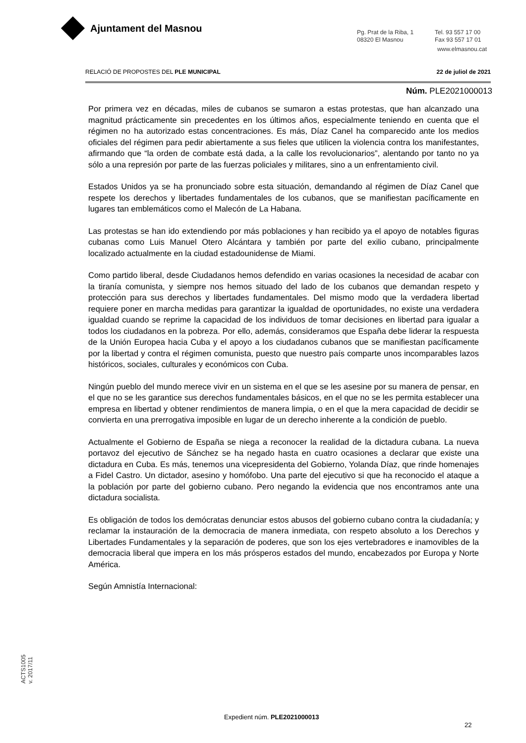Ajuntament del Masnou
Pg. Prat de la Riba, 1
08320 El Masnou
Tel. 93 557 17 00
Fax 93 557 17 01
www.elmasnou.cat
RELACIÓ DE PROPOSTES DEL PLE MUNICIPAL 22 de juliol de 2021
Núm. PLE2021000013
Por primera vez en décadas, miles de cubanos se sumaron a estas protestas, que han alcanzado una magnitud prácticamente sin precedentes en los últimos años, especialmente teniendo en cuenta que el régimen no ha autorizado estas concentraciones. Es más, Díaz Canel ha comparecido ante los medios oficiales del régimen para pedir abiertamente a sus fieles que utilicen la violencia contra los manifestantes, afirmando que “la orden de combate está dada, a la calle los revolucionarios”, alentando por tanto no ya sólo a una represión por parte de las fuerzas policiales y militares, sino a un enfrentamiento civil.
Estados Unidos ya se ha pronunciado sobre esta situación, demandando al régimen de Díaz Canel que respete los derechos y libertades fundamentales de los cubanos, que se manifiestan pacíficamente en lugares tan emblemáticos como el Malecón de La Habana.
Las protestas se han ido extendiendo por más poblaciones y han recibido ya el apoyo de notables figuras cubanas como Luis Manuel Otero Alcántara y también por parte del exilio cubano, principalmente localizado actualmente en la ciudad estadounidense de Miami.
Como partido liberal, desde Ciudadanos hemos defendido en varias ocasiones la necesidad de acabar con la tiranía comunista, y siempre nos hemos situado del lado de los cubanos que demandan respeto y protección para sus derechos y libertades fundamentales. Del mismo modo que la verdadera libertad requiere poner en marcha medidas para garantizar la igualdad de oportunidades, no existe una verdadera igualdad cuando se reprime la capacidad de los individuos de tomar decisiones en libertad para igualar a todos los ciudadanos en la pobreza. Por ello, además, consideramos que España debe liderar la respuesta de la Unión Europea hacia Cuba y el apoyo a los ciudadanos cubanos que se manifiestan pacíficamente por la libertad y contra el régimen comunista, puesto que nuestro país comparte unos incomparables lazos históricos, sociales, culturales y económicos con Cuba.
Ningún pueblo del mundo merece vivir en un sistema en el que se les asesine por su manera de pensar, en el que no se les garantice sus derechos fundamentales básicos, en el que no se les permita establecer una empresa en libertad y obtener rendimientos de manera limpia, o en el que la mera capacidad de decidir se convierta en una prerrogativa imposible en lugar de un derecho inherente a la condición de pueblo.
Actualmente el Gobierno de España se niega a reconocer la realidad de la dictadura cubana. La nueva portavoz del ejecutivo de Sánchez se ha negado hasta en cuatro ocasiones a declarar que existe una dictadura en Cuba. Es más, tenemos una vicepresidenta del Gobierno, Yolanda Díaz, que rinde homenajes a Fidel Castro. Un dictador, asesino y homófobo. Una parte del ejecutivo si que ha reconocido el ataque a la población por parte del gobierno cubano. Pero negando la evidencia que nos encontramos ante una dictadura socialista.
Es obligación de todos los demócratas denunciar estos abusos del gobierno cubano contra la ciudadanía; y reclamar la instauración de la democracia de manera inmediata, con respeto absoluto a los Derechos y Libertades Fundamentales y la separación de poderes, que son los ejes vertebradores e inamovibles de la democracia liberal que impera en los más prósperos estados del mundo, encabezados por Europa y Norte América.
Según Amnistía Internacional:
ACTS1005
v. 2017/11
Expedient núm. PLE2021000013
22